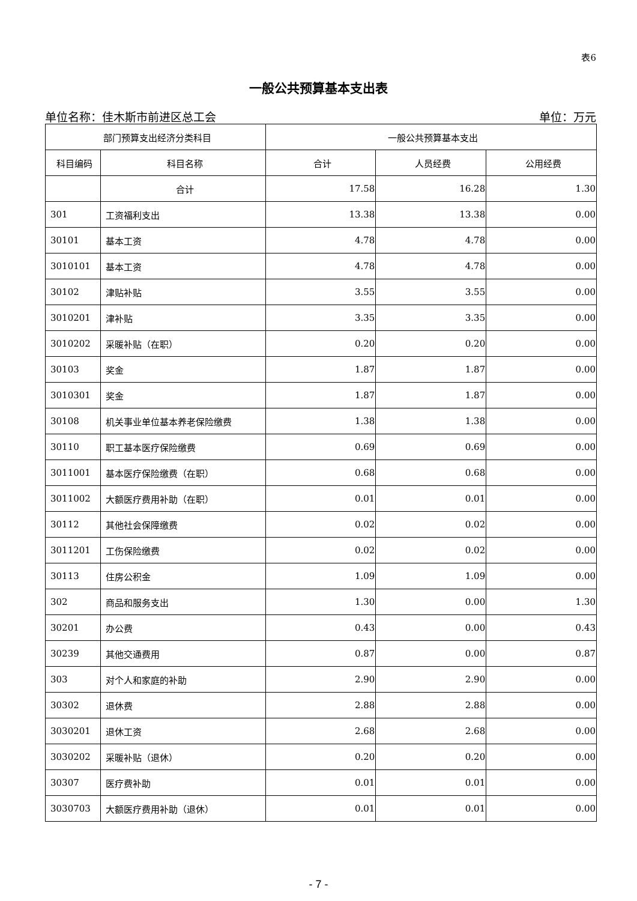表6
一般公共预算基本支出表
单位名称：佳木斯市前进区总工会 单位：万元
| 部门预算支出经济分类科目 | | 一般公共预算基本支出 | | |
| --- | --- | --- | --- | --- |
| 科目编码 | 科目名称 | 合计 | 人员经费 | 公用经费 |
| | 合计 | 17.58 | 16.28 | 1.30 |
| 301 | 工资福利支出 | 13.38 | 13.38 | 0.00 |
| 30101 | 基本工资 | 4.78 | 4.78 | 0.00 |
| 3010101 | 基本工资 | 4.78 | 4.78 | 0.00 |
| 30102 | 津贴补贴 | 3.55 | 3.55 | 0.00 |
| 3010201 | 津补贴 | 3.35 | 3.35 | 0.00 |
| 3010202 | 采暖补贴（在职） | 0.20 | 0.20 | 0.00 |
| 30103 | 奖金 | 1.87 | 1.87 | 0.00 |
| 3010301 | 奖金 | 1.87 | 1.87 | 0.00 |
| 30108 | 机关事业单位基本养老保险缴费 | 1.38 | 1.38 | 0.00 |
| 30110 | 职工基本医疗保险缴费 | 0.69 | 0.69 | 0.00 |
| 3011001 | 基本医疗保险缴费（在职） | 0.68 | 0.68 | 0.00 |
| 3011002 | 大额医疗费用补助（在职） | 0.01 | 0.01 | 0.00 |
| 30112 | 其他社会保障缴费 | 0.02 | 0.02 | 0.00 |
| 3011201 | 工伤保险缴费 | 0.02 | 0.02 | 0.00 |
| 30113 | 住房公积金 | 1.09 | 1.09 | 0.00 |
| 302 | 商品和服务支出 | 1.30 | 0.00 | 1.30 |
| 30201 | 办公费 | 0.43 | 0.00 | 0.43 |
| 30239 | 其他交通费用 | 0.87 | 0.00 | 0.87 |
| 303 | 对个人和家庭的补助 | 2.90 | 2.90 | 0.00 |
| 30302 | 退休费 | 2.88 | 2.88 | 0.00 |
| 3030201 | 退休工资 | 2.68 | 2.68 | 0.00 |
| 3030202 | 采暖补贴（退休） | 0.20 | 0.20 | 0.00 |
| 30307 | 医疗费补助 | 0.01 | 0.01 | 0.00 |
| 3030703 | 大额医疗费用补助（退休） | 0.01 | 0.01 | 0.00 |
- 7 -